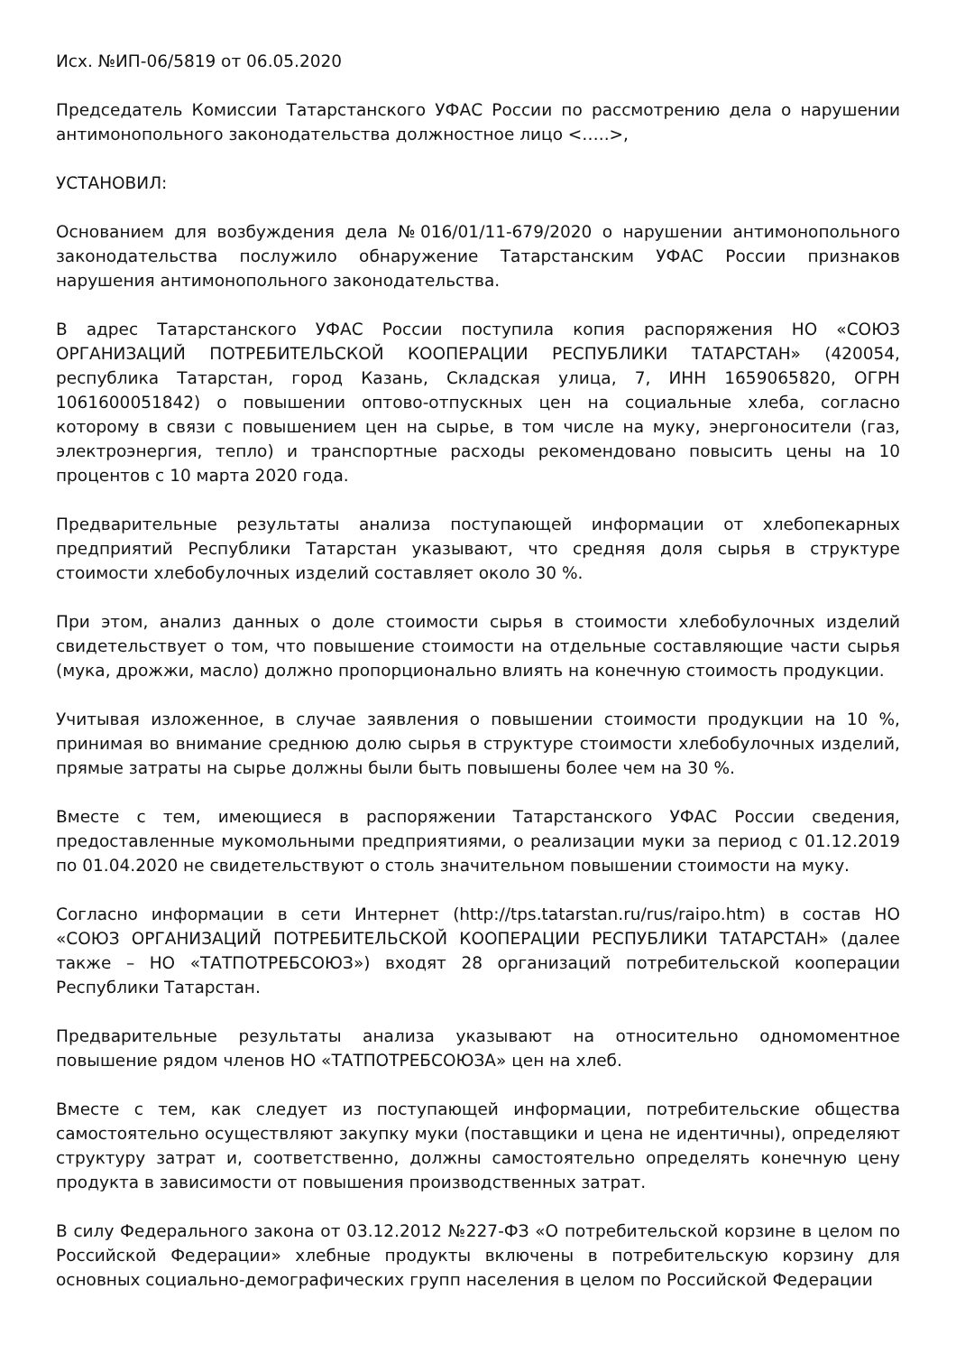Исх. №ИП-06/5819 от 06.05.2020
Председатель Комиссии Татарстанского УФАС России по рассмотрению дела о нарушении антимонопольного законодательства должностное лицо <…..>,
УСТАНОВИЛ:
Основанием для возбуждения дела №016/01/11-679/2020 о нарушении антимонопольного законодательства послужило обнаружение Татарстанским УФАС России признаков нарушения антимонопольного законодательства.
В адрес Татарстанского УФАС России поступила копия распоряжения НО «СОЮЗ ОРГАНИЗАЦИЙ ПОТРЕБИТЕЛЬСКОЙ КООПЕРАЦИИ РЕСПУБЛИКИ ТАТАРСТАН» (420054, республика Татарстан, город Казань, Складская улица, 7, ИНН 1659065820, ОГРН 1061600051842) о повышении оптово-отпускных цен на социальные хлеба, согласно которому в связи с повышением цен на сырье, в том числе на муку, энергоносители (газ, электроэнергия, тепло) и транспортные расходы рекомендовано повысить цены на 10 процентов с 10 марта 2020 года.
Предварительные результаты анализа поступающей информации от хлебопекарных предприятий Республики Татарстан указывают, что средняя доля сырья в структуре стоимости хлебобулочных изделий составляет около 30 %.
При этом, анализ данных о доле стоимости сырья в стоимости хлебобулочных изделий свидетельствует о том, что повышение стоимости на отдельные составляющие части сырья (мука, дрожжи, масло) должно пропорционально влиять на конечную стоимость продукции.
Учитывая изложенное, в случае заявления о повышении стоимости продукции на 10 %, принимая во внимание среднюю долю сырья в структуре стоимости хлебобулочных изделий, прямые затраты на сырье должны были быть повышены более чем на 30 %.
Вместе с тем, имеющиеся в распоряжении Татарстанского УФАС России сведения, предоставленные мукомольными предприятиями, о реализации муки за период с 01.12.2019 по 01.04.2020 не свидетельствуют о столь значительном повышении стоимости на муку.
Согласно информации в сети Интернет (http://tps.tatarstan.ru/rus/raipo.htm) в состав НО «СОЮЗ ОРГАНИЗАЦИЙ ПОТРЕБИТЕЛЬСКОЙ КООПЕРАЦИИ РЕСПУБЛИКИ ТАТАРСТАН» (далее также – НО «ТАТПОТРЕБСОЮЗ») входят 28 организаций потребительской кооперации Республики Татарстан.
Предварительные результаты анализа указывают на относительно одномоментное повышение рядом членов НО «ТАТПОТРЕБСОЮЗА» цен на хлеб.
Вместе с тем, как следует из поступающей информации, потребительские общества самостоятельно осуществляют закупку муки (поставщики и цена не идентичны), определяют структуру затрат и, соответственно, должны самостоятельно определять конечную цену продукта в зависимости от повышения производственных затрат.
В силу Федерального закона от 03.12.2012 №227-ФЗ «О потребительской корзине в целом по Российской Федерации» хлебные продукты включены в потребительскую корзину для основных социально-демографических групп населения в целом по Российской Федерации